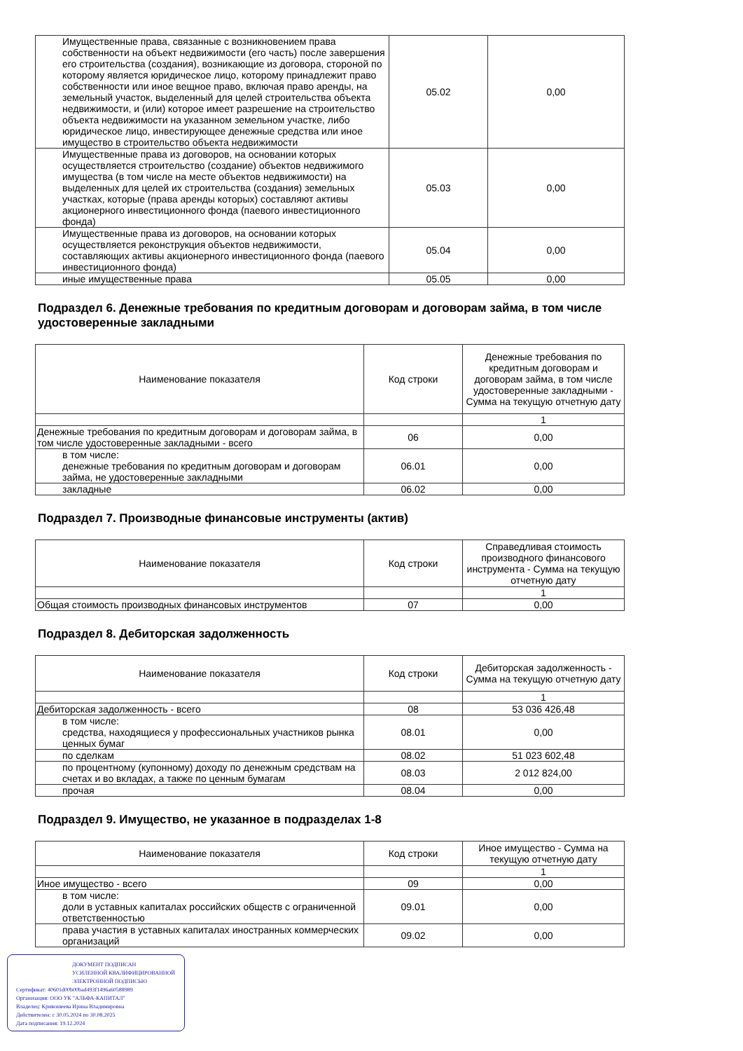| Имущественные права, связанные с возникновением права собственности на объект недвижимости (его часть) после завершения его строительства (создания), возникающие из договора, стороной по которому является юридическое лицо, которому принадлежит право собственности или иное вещное право, включая право аренды, на земельный участок, выделенный для целей строительства объекта недвижимости, и (или) которое имеет разрешение на строительство объекта недвижимости на указанном земельном участке, либо юридическое лицо, инвестирующее денежные средства или иное имущество в строительство объекта недвижимости | 05.02 | 0,00 |
| Имущественные права из договоров, на основании которых осуществляется строительство (создание) объектов недвижимого имущества (в том числе на месте объектов недвижимости) на выделенных для целей их строительства (создания) земельных участках, которые (права аренды которых) составляют активы акционерного инвестиционного фонда (паевого инвестиционного фонда) | 05.03 | 0,00 |
| Имущественные права из договоров, на основании которых осуществляется реконструкция объектов недвижимости, составляющих активы акционерного инвестиционного фонда (паевого инвестиционного фонда) | 05.04 | 0,00 |
| иные имущественные права | 05.05 | 0,00 |
Подраздел 6. Денежные требования по кредитным договорам и договорам займа, в том числе удостоверенные закладными
| Наименование показателя | Код строки | Денежные требования по кредитным договорам и договорам займа, в том числе удостоверенные закладными - Сумма на текущую отчетную дату |
| --- | --- | --- |
| | | 1 |
| Денежные требования по кредитным договорам и договорам займа, в том числе удостоверенные закладными - всего | 06 | 0,00 |
| в том числе: денежные требования по кредитным договорам и договорам займа, не удостоверенные закладными | 06.01 | 0,00 |
| закладные | 06.02 | 0,00 |
Подраздел 7. Производные финансовые инструменты (актив)
| Наименование показателя | Код строки | Справедливая стоимость производного финансового инструмента - Сумма на текущую отчетную дату |
| --- | --- | --- |
| | | 1 |
| Общая стоимость производных финансовых инструментов | 07 | 0,00 |
Подраздел 8. Дебиторская задолженность
| Наименование показателя | Код строки | Дебиторская задолженность - Сумма на текущую отчетную дату |
| --- | --- | --- |
| | | 1 |
| Дебиторская задолженность - всего | 08 | 53 036 426,48 |
| в том числе: средства, находящиеся у профессиональных участников рынка ценных бумаг | 08.01 | 0,00 |
| по сделкам | 08.02 | 51 023 602,48 |
| по процентному (купонному) доходу по денежным средствам на счетах и во вкладах, а также по ценным бумагам | 08.03 | 2 012 824,00 |
| прочая | 08.04 | 0,00 |
Подраздел 9. Имущество, не указанное в подразделах 1-8
| Наименование показателя | Код строки | Иное имущество - Сумма на текущую отчетную дату |
| --- | --- | --- |
| | | 1 |
| Иное имущество - всего | 09 | 0,00 |
| в том числе: доли в уставных капиталах российских обществ с ограниченной ответственностью | 09.01 | 0,00 |
| права участия в уставных капиталах иностранных коммерческих организаций | 09.02 | 0,00 |
ДОКУМЕНТ ПОДПИСАН
УСИЛЕННОЙ КВАЛИФИЦИРОВАННОЙ
ЭЛЕКТРОННОЙ ПОДПИСЬЮ
Сертификат: 40601d00b00bad493f1496a60588989
Организация: ООО УК "АЛЬФА-КАПИТАЛ"
Владелец: Кривошеева Ирина Владимировна
Действителен: с 30.05.2024 по 30.08.2025
Дата подписания: 19.12.2024